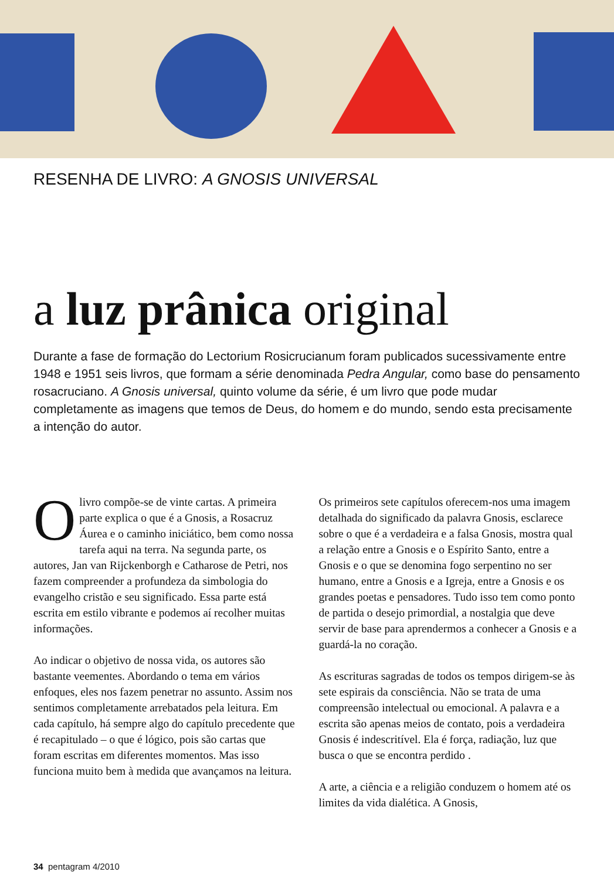RESENHA DE LIVRO: A GNOSIS UNIVERSAL
a luz prânica original
Durante a fase de formação do Lectorium Rosicrucianum foram publicados sucessivamente entre 1948 e 1951 seis livros, que formam a série denominada Pedra Angular, como base do pensamento rosacruciano. A Gnosis universal, quinto volume da série, é um livro que pode mudar completamente as imagens que temos de Deus, do homem e do mundo, sendo esta precisamente a intenção do autor.
O livro compõe-se de vinte cartas. A primeira parte explica o que é a Gnosis, a Rosacruz Áurea e o caminho iniciático, bem como nossa tarefa aqui na terra. Na segunda parte, os autores, Jan van Rijckenborgh e Catharose de Petri, nos fazem compreender a profundeza da simbologia do evangelho cristão e seu significado. Essa parte está escrita em estilo vibrante e podemos aí recolher muitas informações.
Ao indicar o objetivo de nossa vida, os autores são bastante veementes. Abordando o tema em vários enfoques, eles nos fazem penetrar no assunto. Assim nos sentimos completamente arrebatados pela leitura. Em cada capítulo, há sempre algo do capítulo precedente que é recapitulado – o que é lógico, pois são cartas que foram escritas em diferentes momentos. Mas isso funciona muito bem à medida que avançamos na leitura.
Os primeiros sete capítulos oferecem-nos uma imagem detalhada do significado da palavra Gnosis, esclarece sobre o que é a verdadeira e a falsa Gnosis, mostra qual a relação entre a Gnosis e o Espírito Santo, entre a Gnosis e o que se denomina fogo serpentino no ser humano, entre a Gnosis e a Igreja, entre a Gnosis e os grandes poetas e pensadores. Tudo isso tem como ponto de partida o desejo primordial, a nostalgia que deve servir de base para aprendermos a conhecer a Gnosis e a guardá-la no coração.
As escrituras sagradas de todos os tempos dirigem-se às sete espirais da consciência. Não se trata de uma compreensão intelectual ou emocional. A palavra e a escrita são apenas meios de contato, pois a verdadeira Gnosis é indescritível. Ela é força, radiação, luz que busca o que se encontra perdido .
A arte, a ciência e a religião conduzem o homem até os limites da vida dialética. A Gnosis,
34 pentagram 4/2010